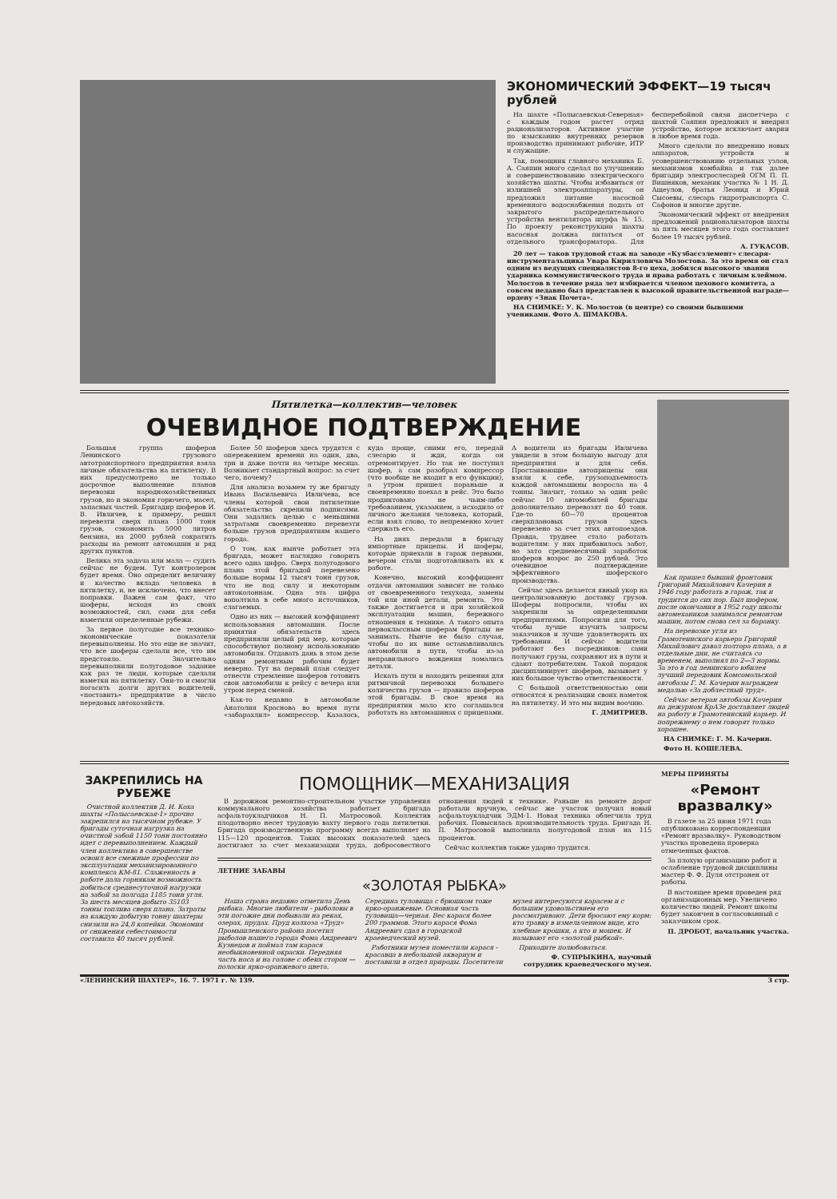ЭКОНОМИЧЕСКИЙ ЭФФЕКТ—19 тысяч рублей
На шахте «Полысаевская-Северная» с каждым годом растет отряд рационализаторов. Активное участие по изысканию внутренних резервов производства принимают рабочие, ИТР и служащие.
Так, помощник главного механика Б. А. Саяпин много сделал по улучшению и совершенствованию электрического хозяйства шахты. Чтобы избавиться от излишней электроаппаратуры, он предложил питание насосной временного водоснабжения подать от закрытого распределительного устройства вентилятора шурфа № 15. По проекту реконструкции шахты насосная должна питаться от отдельного трансформатора. Для бесперебойной связи диспетчера с шахтой Саяпин предложил и внедрил устройство, которое исключает аварии в любое время года.
Много сделали по внедрению новых аппаратов, устройств и усовершенствованию отдельных узлов, механизмов комбайна и так далее бригадир электрослесарей ОГМ П. П. Вишняков, механик участка № 1 Н. Д. Ащеулов, братья Леонид и Юрий Сысоевы, слесарь гидротранспорта С. Сафонов и многие другие.
Экономический эффект от внедрения предложений рационализаторов шахты за пять месяцев этого года составляет более 19 тысяч рублей.
А. ГУКАСОВ.
20 лет — таков трудовой стаж на заводе «Кузбассэлемент» слесаря-инструментальщика Увара Кирилловича Молостова. За это время он стал одним из ведущих специалистов 8-го цеха, добился высокого звания ударника коммунистического труда и права работать с личным клеймом. Молостов в течение ряда лет избирается членом цехового комитета, а совсем недавно был представлен к высокой правительственной награде— ордену «Знак Почета».
НА СНИМКЕ: У. К. Молостов (в центре) со своими бывшими учениками. Фото А. ШМАКОВА.
Пятилетка—коллектив—человек
ОЧЕВИДНОЕ ПОДТВЕРЖДЕНИЕ
Большая группа шоферов Ленинского грузового автотранспортного предприятия взяла личные обязательства на пятилетку. В них предусмотрено не только досрочное выполнение планов перевозки народнохозяйственных грузов, но и экономия горючего, масел, запасных частей. Бригадир шоферов И. В. Ивличев, к примеру, решил перевезти сверх плана 1000 тонн грузов, сэкономить 5000 литров бензина, на 2000 рублей сократить расходы на ремонт автомашин и ряд других пунктов.
Велика эта задача или мала — судить сейчас не будем. Тут контролером будет время. Оно определит величину и качество вклада человека в пятилетку, и, не исключено, что внесет поправки. Важен сам факт, что шоферы, исходя из своих возможностей, сил, сами для себя наметили определенные рубежи.
За первое полугодие все технико-экономические показатели перевыполнены. Но это еще не значит, что все шоферы сделали все, что им предстояло. Значительно перевыполнили полугодовое задание как раз те люди, которые сделали наметки на пятилетку. Они-то и смогли погасить долги других водителей, «поставить» предприятие в число передовых автохозяйств.
Более 50 шоферов здесь трудятся с опережением времени на один, два, три и даже почти на четыре месяца. Возникает стандартный вопрос: за счет чего, почему?
Для анализа возьмем ту же бригаду Ивана Васильевича Ивличева, все члены которой свои пятилетние обязательства скрепили подписями. Они задались целью с меньшими затратами своевременно перевезти больше грузов предприятиям нашего города.
О том, как нынче работает эта бригада, может наглядно говорить всего одна цифра. Сверх полугодового плана этой бригадой перевезено больше нормы 12 тысяч тонн грузов, что не под силу и некоторым автоколоннам. Одна эта цифра вополтила в себе много источников, слагаемых.
Одно из них — высокий коэффициент использования автомашин. После принятия обязательств здесь предприняли целый ряд мер, которые способствуют полному использованию автомобиля. Отдавать дань в этом деле одним ремонтным рабочим будет неверно. Тут на первый план следует отнести стремление шоферов готовить свои автомобили к рейсу с вечера или утром перед сменой.
Как-то недавно в автомобиле Анатолия Краснова во время пути «забарахлил» компрессор. Казалось, куда проще, сними его, передай слесарю и жди, когда он отремонтирует. Но так не поступил шофер, а сам разобрал компрессор (что вообще не входит в его функции), а утром пришел пораньше и своевременно поехал в рейс. Это было продиктовано не чьим-либо требованием, указанием, а исходило от личного желания человека, который, если взял слово, то непременно хочет сдержать его.
На днях передали в бригаду импортные прицепы. И шоферы, которые приехали в гараж первыми, вечером стали подготавливать их к работе.
Конечно, высокий коэффициент отдачи автомашин зависит не только от своевременного техухода, замены той или иной детали, ремонта. Это также достигается и при хозяйской эксплуатации машин, бережного отношения к технике. А такого опыта первоклассным шоферам бригады не занимать. Нынче не было случая, чтобы по их вине останавливались автомобили в пути, чтобы из-за неправильного вождения ломались детали.
Искать пути и находить решения для ритмичной перевозки большего количества грузов — правило шоферов этой бригады. В свое время на предприятии мало кто соглашался работать на автомашинах с прицепами. А водители из бригады Ивличева увидели в этом большую выгоду для предприятия и для себя. Простаивающие автоприцепы они взяли к себе, грузоподъемность каждой автомашины возросла на 4 тонны. Значит, только за один рейс сейчас 10 автомобилей бригады дополнительно перевозят по 40 тонн. Где-то 60—70 процентов сверхплановых грузов здесь перевезено за счет этих автопоездов. Правда, труднее стало работать водителям: у них прибавилось забот, но зато среднемесячный заработок шоферов возрос до 250 рублей. Это очевидное подтверждение эффективного шоферского производства.
Сейчас здесь делается явный укор на централизованную доставку грузов. Шоферы попросили, чтобы их закрепили за определенными предприятиями. Попросили для того, чтобы лучше изучить запросы заказчиков и лучше удовлетворять их требования. И сейчас водители работают без посредников: сами получают грузы, сохраняют их в пути и сдают потребителям. Такой порядок дисциплинирует шоферов, вызывает у них большое чувство ответственности.
С большой ответственностью они относятся к реализации своих наметок на пятилетку. И это мы видим воочию.
Г. ДМИТРИЕВ.
Как пришел бывший фронтовик Григорий Михайлович Качерин в 1946 году работать в гараж, так и трудится до сих пор. Был шофером, после окончания в 1952 году школы автомехаников занимался ремонтом машин, потом снова сел за баранку.
На перевозке угля из Грамотеинского карьера Григорий Михайлович давал полтора плана, а в отдельные дни, не считаясь со временем, выполнял по 2—3 нормы. За это в год ленинского юбилея лучший передовик Комсомольской автобазы Г. М. Качерин награжден медалью «За доблестный труд».
Сейчас ветеран автобазы Качерин на дежурном КрАЗе доставляет людей на работу в Грамотеинский карьер. И попрежнему о нем говорят только хорошее.
НА СНИМКЕ: Г. М. Качерин.
Фото Н. КОШЕЛЕВА.
ЗАКРЕПИЛИСЬ НА РУБЕЖЕ
Очистной коллектив Д. И. Коха шахты «Полысаевская-1» прочно закрепился на тысячном рубеже. У бригады суточная нагрузка на очистной забой 1150 тонн постоянно идет с перевыполнением. Каждый член коллектива в совершенстве освоил все смежные профессии по эксплуатации механизированного комплекса КМ-81. Слаженность в работе дала горнякам возможность добиться среднесуточной нагрузки на забой за полгода 1185 тонн угля. За шесть месяцев добыто 35103 тонны топлива сверх плана. Затраты на каждую добытую тонну шахтеры снизили на 24,8 копейки. Экономия от снижения себестоимости составила 40 тысяч рублей.
ПОМОЩНИК—МЕХАНИЗАЦИЯ
В дорожном ремонтно-строительном участке управления коммунального хозяйства работает бригада асфальтоукладчиков Н. П. Матросовой. Коллектив плодотворно несет трудовую вахту первого года пятилетки. Бригада производственную программу всегда выполняет на 115—120 процентов. Таких высоких показателей здесь достигают за счет механизации труда, добросовестного отношения людей к технике. Раньше на ремонте дорог работали вручную, сейчас же участок получил новый асфальтоукладчик ЭДМ-1. Новая техника облегчила труд рабочих. Повысилась производительность труда. Бригада Н. П. Матросовой выполнила полугодовой план на 115 процентов.
Сейчас коллектив также ударно трудится.
ЛЕТНИЕ ЗАБАВЫ
«ЗОЛОТАЯ РЫБКА»
Наша страна недавно отметила День рыбака. Многие любители - рыболовы в эти погожие дни побывали на реках, озерах, прудах. Пруд колхоза «Труд» Промышленского района посетил рыболов нашего города Фома Андреевич Кузнецов и поймал там карася необыкновенной окраски. Передняя часть носа и на голове с обеих сторон — полоски ярко-оранжевого цвета. Середина туловища с брюшком тоже ярко-оранжевые. Основная часть туловища—черная. Вес карася более 200 граммов. Этого карася Фома Андреевич сдал в городской краеведческий музей.
Работники музея поместили карася - красавца в небольшой аквариум и поставили в отдел природы. Посетители музея интересуются карасем и с большим удовольствием его рассматривают. Дети бросают ему корм: кто травку в измельченном виде, кто хлебные крошки, а кто и мошек. И называют его «золотой рыбкой».
Приходите полюбоваться.
Ф. СУПРЫКИНА, научный сотрудник краеведческого музея.
МЕРЫ ПРИНЯТЫ
«Ремонт вразвалку»
В газете за 25 июня 1971 года опубликована корреспонденция «Ремонт вразвалку». Руководством участка проведена проверка отмеченных фактов.
За плохую организацию работ и ослабление трудовой дисциплины мастер Ф. Ф. Дуля отстранен от работы.
В настоящее время проведен ряд организационных мер. Увеличено количество людей. Ремонт школы будет закончен в согласованный с заказчиком срок.
П. ДРОБОТ, начальник участка.
«ЛЕНИНСКИЙ ШАХТЕР», 16. 7. 1971 г. № 139. 3 стр.